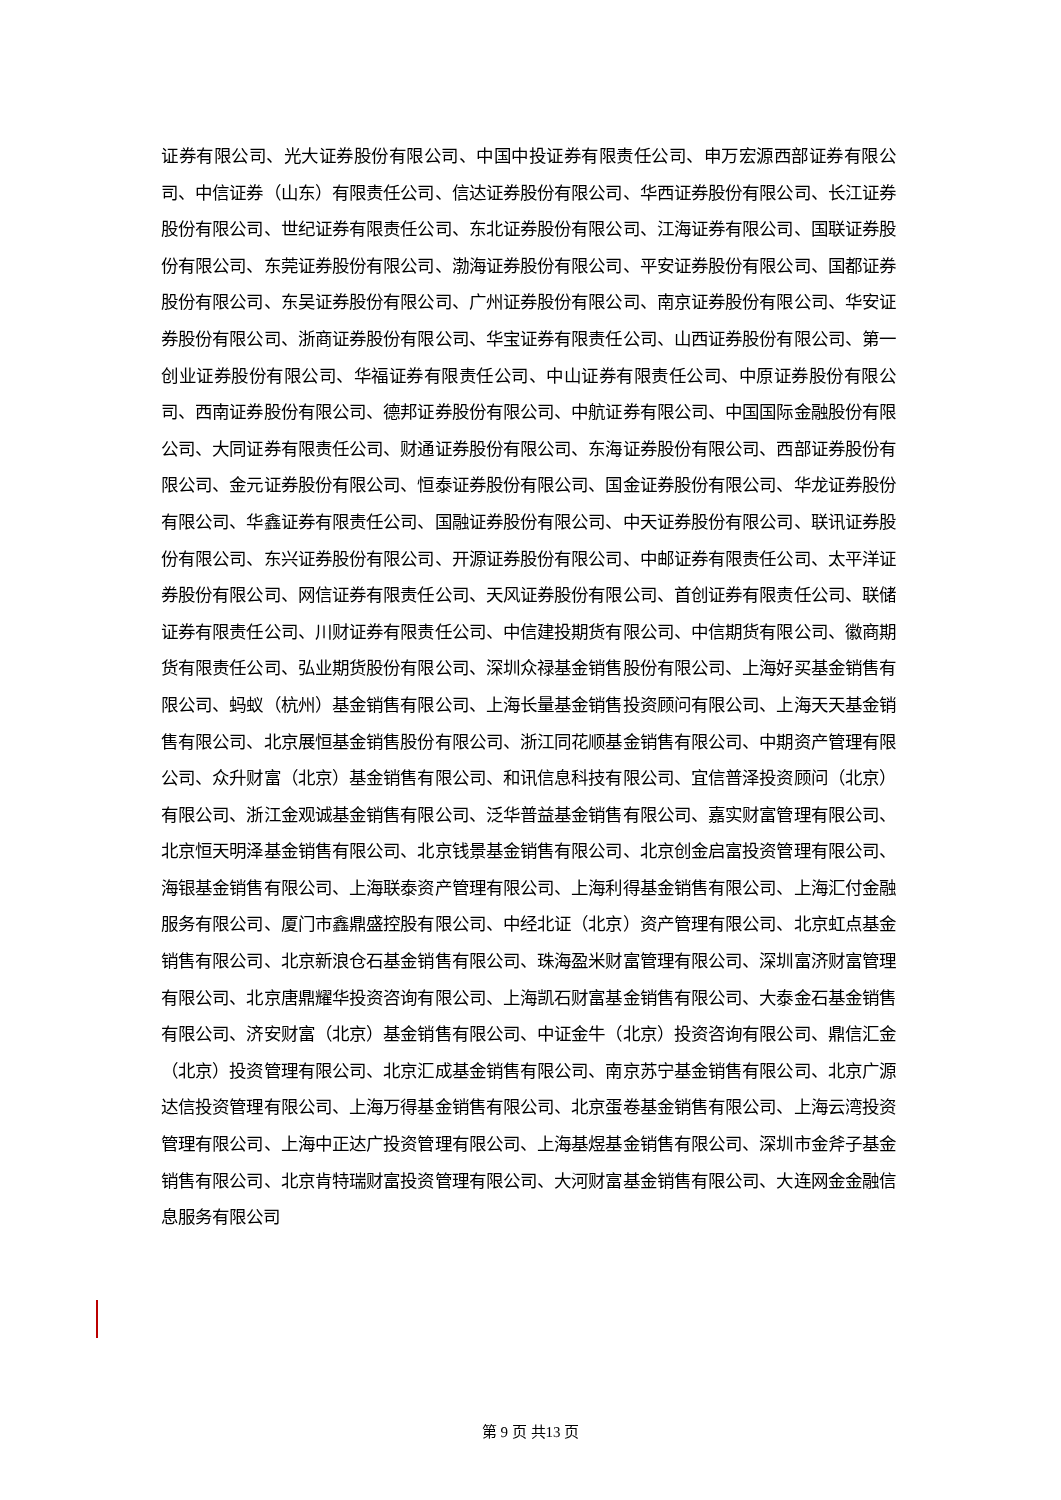证券有限公司、光大证券股份有限公司、中国中投证券有限责任公司、申万宏源西部证券有限公司、中信证券（山东）有限责任公司、信达证券股份有限公司、华西证券股份有限公司、长江证券股份有限公司、世纪证券有限责任公司、东北证券股份有限公司、江海证券有限公司、国联证券股份有限公司、东莞证券股份有限公司、渤海证券股份有限公司、平安证券股份有限公司、国都证券股份有限公司、东吴证券股份有限公司、广州证券股份有限公司、南京证券股份有限公司、华安证券股份有限公司、浙商证券股份有限公司、华宝证券有限责任公司、山西证券股份有限公司、第一创业证券股份有限公司、华福证券有限责任公司、中山证券有限责任公司、中原证券股份有限公司、西南证券股份有限公司、德邦证券股份有限公司、中航证券有限公司、中国国际金融股份有限公司、大同证券有限责任公司、财通证券股份有限公司、东海证券股份有限公司、西部证券股份有限公司、金元证券股份有限公司、恒泰证券股份有限公司、国金证券股份有限公司、华龙证券股份有限公司、华鑫证券有限责任公司、国融证券股份有限公司、中天证券股份有限公司、联讯证券股份有限公司、东兴证券股份有限公司、开源证券股份有限公司、中邮证券有限责任公司、太平洋证券股份有限公司、网信证券有限责任公司、天风证券股份有限公司、首创证券有限责任公司、联储证券有限责任公司、川财证券有限责任公司、中信建投期货有限公司、中信期货有限公司、徽商期货有限责任公司、弘业期货股份有限公司、深圳众禄基金销售股份有限公司、上海好买基金销售有限公司、蚂蚁（杭州）基金销售有限公司、上海长量基金销售投资顾问有限公司、上海天天基金销售有限公司、北京展恒基金销售股份有限公司、浙江同花顺基金销售有限公司、中期资产管理有限公司、众升财富（北京）基金销售有限公司、和讯信息科技有限公司、宜信普泽投资顾问（北京）有限公司、浙江金观诚基金销售有限公司、泛华普益基金销售有限公司、嘉实财富管理有限公司、北京恒天明泽基金销售有限公司、北京钱景基金销售有限公司、北京创金启富投资管理有限公司、海银基金销售有限公司、上海联泰资产管理有限公司、上海利得基金销售有限公司、上海汇付金融服务有限公司、厦门市鑫鼎盛控股有限公司、中经北证（北京）资产管理有限公司、北京虹点基金销售有限公司、北京新浪仓石基金销售有限公司、珠海盈米财富管理有限公司、深圳富济财富管理有限公司、北京唐鼎耀华投资咨询有限公司、上海凯石财富基金销售有限公司、大泰金石基金销售有限公司、济安财富（北京）基金销售有限公司、中证金牛（北京）投资咨询有限公司、鼎信汇金（北京）投资管理有限公司、北京汇成基金销售有限公司、南京苏宁基金销售有限公司、北京广源达信投资管理有限公司、上海万得基金销售有限公司、北京蛋卷基金销售有限公司、上海云湾投资管理有限公司、上海中正达广投资管理有限公司、上海基煜基金销售有限公司、深圳市金斧子基金销售有限公司、北京肯特瑞财富投资管理有限公司、大河财富基金销售有限公司、大连网金金融信息服务有限公司
第 9 页 共13 页